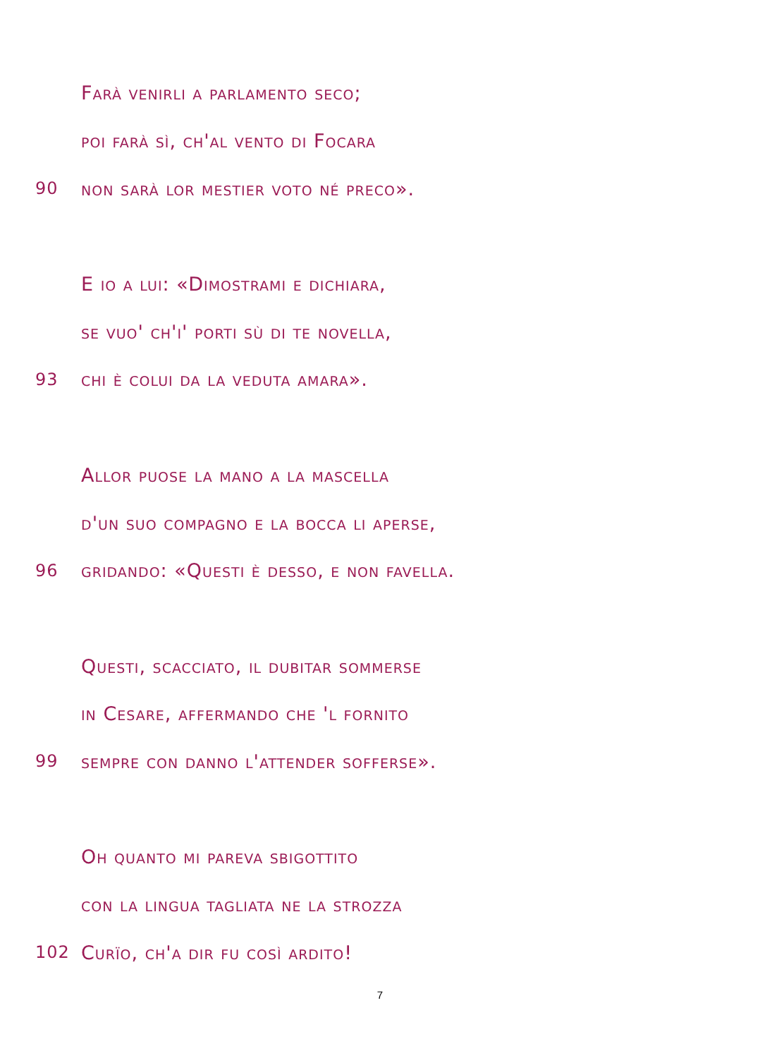Farà venirli a parlamento seco;
poi farà sì, ch'al vento di Focara
90 non sarà lor mestier voto né preco».
E io a lui: «Dimostrami e dichiara,
se vuo' ch'i' porti sù di te novella,
93 chi è colui da la veduta amara».
Allor puose la mano a la mascella
d'un suo compagno e la bocca li aperse,
96 gridando: «Questi è desso, e non favella.
Questi, scacciato, il dubitar sommerse
in Cesare, affermando che 'l fornito
99 sempre con danno l'attender sofferse».
Oh quanto mi pareva sbigottito
con la lingua tagliata ne la strozza
102 Curïo, ch'a dir fu così ardito!
7